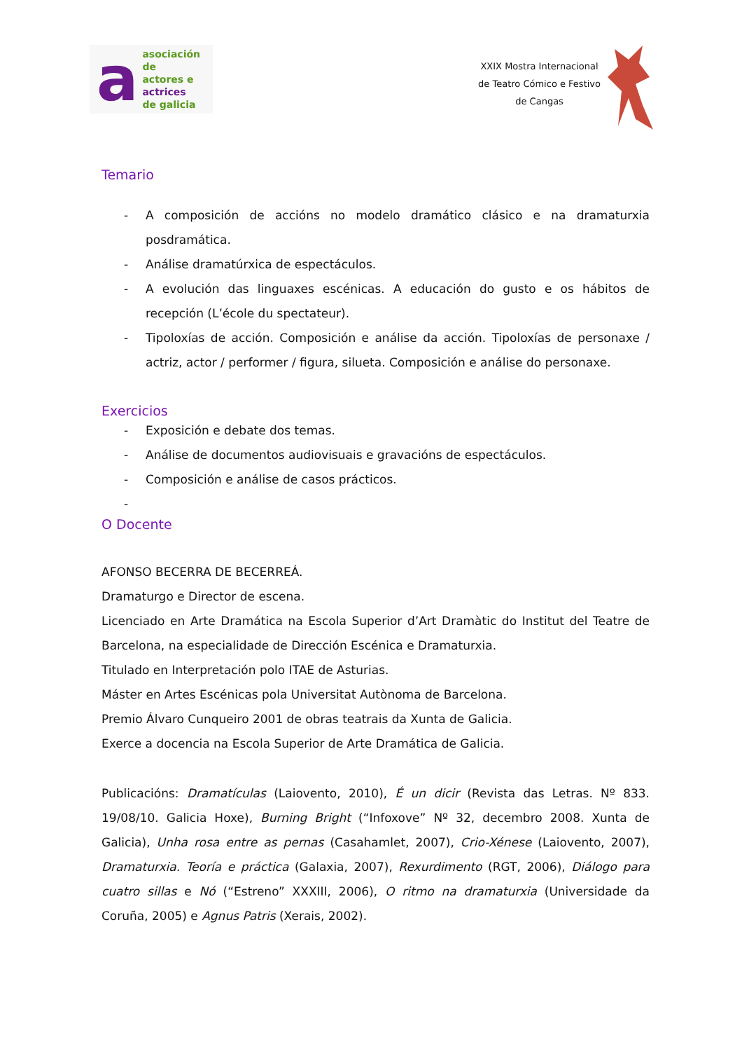a
asociación de
actores e actrices
de galicia
XXIX Mostra Internacional
de Teatro Cómico e Festivo
de Cangas
Temario
- A composición de accións no modelo dramático clásico e na dramaturxia posdramática.
- Análise dramatúrxica de espectáculos.
- A evolución das linguaxes escénicas. A educación do gusto e os hábitos de recepción (L’école du spectateur).
- Tipoloxías de acción. Composición e análise da acción. Tipoloxías de personaxe / actriz, actor / performer / figura, silueta. Composición e análise do personaxe.
Exercicios
- Exposición e debate dos temas.
- Análise de documentos audiovisuais e gravacións de espectáculos.
- Composición e análise de casos prácticos.
-
O Docente
AFONSO BECERRA DE BECERREÁ.
Dramaturgo e Director de escena.
Licenciado en Arte Dramática na Escola Superior d’Art Dramàtic do Institut del Teatre de Barcelona, na especialidade de Dirección Escénica e Dramaturxia.
Titulado en Interpretación polo ITAE de Asturias.
Máster en Artes Escénicas pola Universitat Autònoma de Barcelona.
Premio Álvaro Cunqueiro 2001 de obras teatrais da Xunta de Galicia.
Exerce a docencia na Escola Superior de Arte Dramática de Galicia.
Publicacións: Dramatículas (Laiovento, 2010), É un dicir (Revista das Letras. Nº 833. 19/08/10. Galicia Hoxe), Burning Bright (“Infoxove” Nº 32, decembro 2008. Xunta de Galicia), Unha rosa entre as pernas (Casahamlet, 2007), Crio-Xénese (Laiovento, 2007), Dramaturxia. Teoría e práctica (Galaxia, 2007), Rexurdimento (RGT, 2006), Diálogo para cuatro sillas e Nó (“Estreno” XXXIII, 2006), O ritmo na dramaturxia (Universidade da Coruña, 2005) e Agnus Patris (Xerais, 2002).